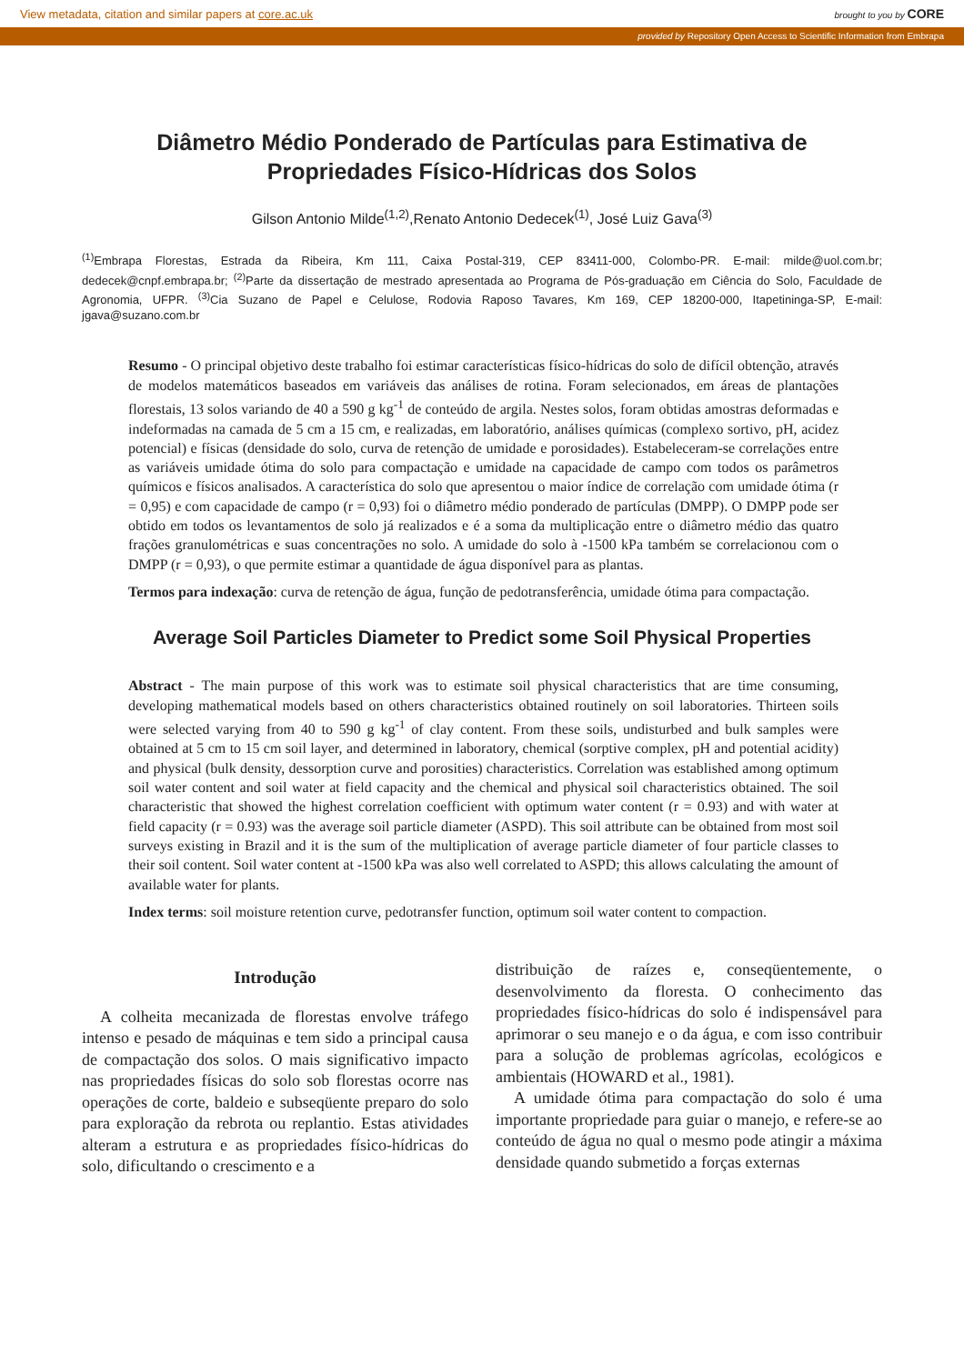View metadata, citation and similar papers at core.ac.uk brought to you by CORE
provided by Repository Open Access to Scientific Information from Embrapa
Diâmetro Médio Ponderado de Partículas para Estimativa de
Propriedades Físico-Hídricas dos Solos
Gilson Antonio Milde<sup>(1,2)</sup>,Renato Antonio Dedecek<sup>(1)</sup>, José Luiz Gava<sup>(3)</sup>
<sup>(1)</sup> Embrapa Florestas, Estrada da Ribeira, Km 111, Caixa Postal-319, CEP 83411-000, Colombo-PR. E-mail: milde@uol.com.br; dedecek@cnpf.embrapa.br; <sup>(2)</sup>Parte da dissertação de mestrado apresentada ao Programa de Pós-graduação em Ciência do Solo, Faculdade de Agronomia, UFPR. <sup>(3)</sup>Cia Suzano de Papel e Celulose, Rodovia Raposo Tavares, Km 169, CEP 18200-000, Itapetininga-SP, E-mail: jgava@suzano.com.br
Resumo - O principal objetivo deste trabalho foi estimar características físico-hídricas do solo de difícil obtenção, através de modelos matemáticos baseados em variáveis das análises de rotina. Foram selecionados, em áreas de plantações florestais, 13 solos variando de 40 a 590 g kg<sup>-1</sup> de conteúdo de argila. Nestes solos, foram obtidas amostras deformadas e indeformadas na camada de 5 cm a 15 cm, e realizadas, em laboratório, análises químicas (complexo sortivo, pH, acidez potencial) e físicas (densidade do solo, curva de retenção de umidade e porosidades). Estabeleceram-se correlações entre as variáveis umidade ótima do solo para compactação e umidade na capacidade de campo com todos os parâmetros químicos e físicos analisados. A característica do solo que apresentou o maior índice de correlação com umidade ótima (r = 0,95) e com capacidade de campo (r = 0,93) foi o diâmetro médio ponderado de partículas (DMPP). O DMPP pode ser obtido em todos os levantamentos de solo já realizados e é a soma da multiplicação entre o diâmetro médio das quatro frações granulométricas e suas concentrações no solo. A umidade do solo à -1500 kPa também se correlacionou com o DMPP (r = 0,93), o que permite estimar a quantidade de água disponível para as plantas.
Termos para indexação: curva de retenção de água, função de pedotransferência, umidade ótima para compactação.
Average Soil Particles Diameter to Predict some Soil Physical Properties
Abstract - The main purpose of this work was to estimate soil physical characteristics that are time consuming, developing mathematical models based on others characteristics obtained routinely on soil laboratories. Thirteen soils were selected varying from 40 to 590 g kg<sup>-1</sup> of clay content. From these soils, undisturbed and bulk samples were obtained at 5 cm to 15 cm soil layer, and determined in laboratory, chemical (sorptive complex, pH and potential acidity) and physical (bulk density, dessorption curve and porosities) characteristics. Correlation was established among optimum soil water content and soil water at field capacity and the chemical and physical soil characteristics obtained. The soil characteristic that showed the highest correlation coefficient with optimum water content (r = 0.93) and with water at field capacity (r = 0.93) was the average soil particle diameter (ASPD). This soil attribute can be obtained from most soil surveys existing in Brazil and it is the sum of the multiplication of average particle diameter of four particle classes to their soil content. Soil water content at -1500 kPa was also well correlated to ASPD; this allows calculating the amount of available water for plants.
Index terms: soil moisture retention curve, pedotransfer function, optimum soil water content to compaction.
Introdução
A colheita mecanizada de florestas envolve tráfego intenso e pesado de máquinas e tem sido a principal causa de compactação dos solos. O mais significativo impacto nas propriedades físicas do solo sob florestas ocorre nas operações de corte, baldeio e subseqüente preparo do solo para exploração da rebrota ou replantio. Estas atividades alteram a estrutura e as propriedades físico-hídricas do solo, dificultando o crescimento e a
distribuição de raízes e, conseqüentemente, o desenvolvimento da floresta. O conhecimento das propriedades físico-hídricas do solo é indispensável para aprimorar o seu manejo e o da água, e com isso contribuir para a solução de problemas agrícolas, ecológicos e ambientais (HOWARD et al., 1981).
A umidade ótima para compactação do solo é uma importante propriedade para guiar o manejo, e refere-se ao conteúdo de água no qual o mesmo pode atingir a máxima densidade quando submetido a forças externas